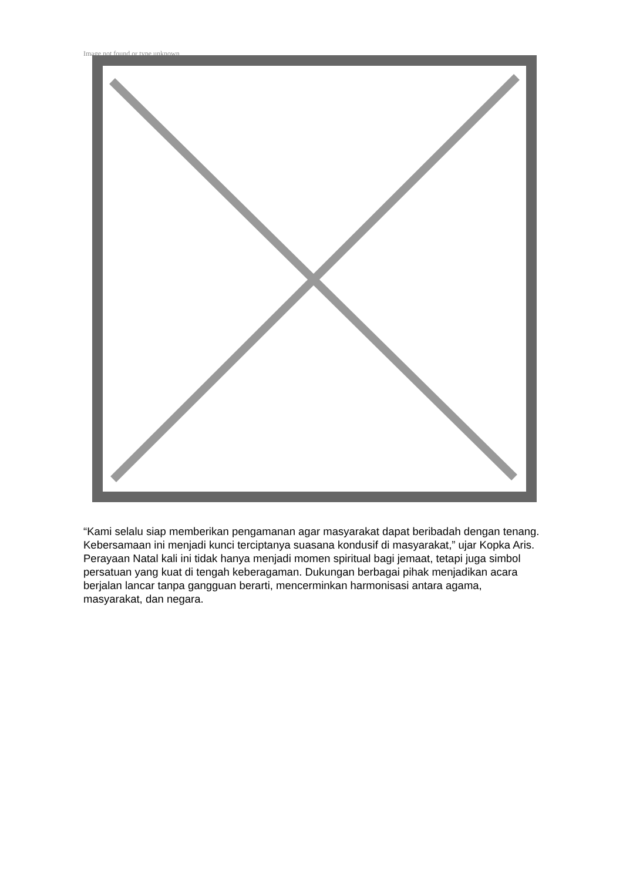Image not found or type unknown
“Kami selalu siap memberikan pengamanan agar masyarakat dapat beribadah dengan tenang. Kebersamaan ini menjadi kunci terciptanya suasana kondusif di masyarakat,” ujar Kopka Aris.
Perayaan Natal kali ini tidak hanya menjadi momen spiritual bagi jemaat, tetapi juga simbol persatuan yang kuat di tengah keberagaman. Dukungan berbagai pihak menjadikan acara berjalan lancar tanpa gangguan berarti, mencerminkan harmonisasi antara agama, masyarakat, dan negara.